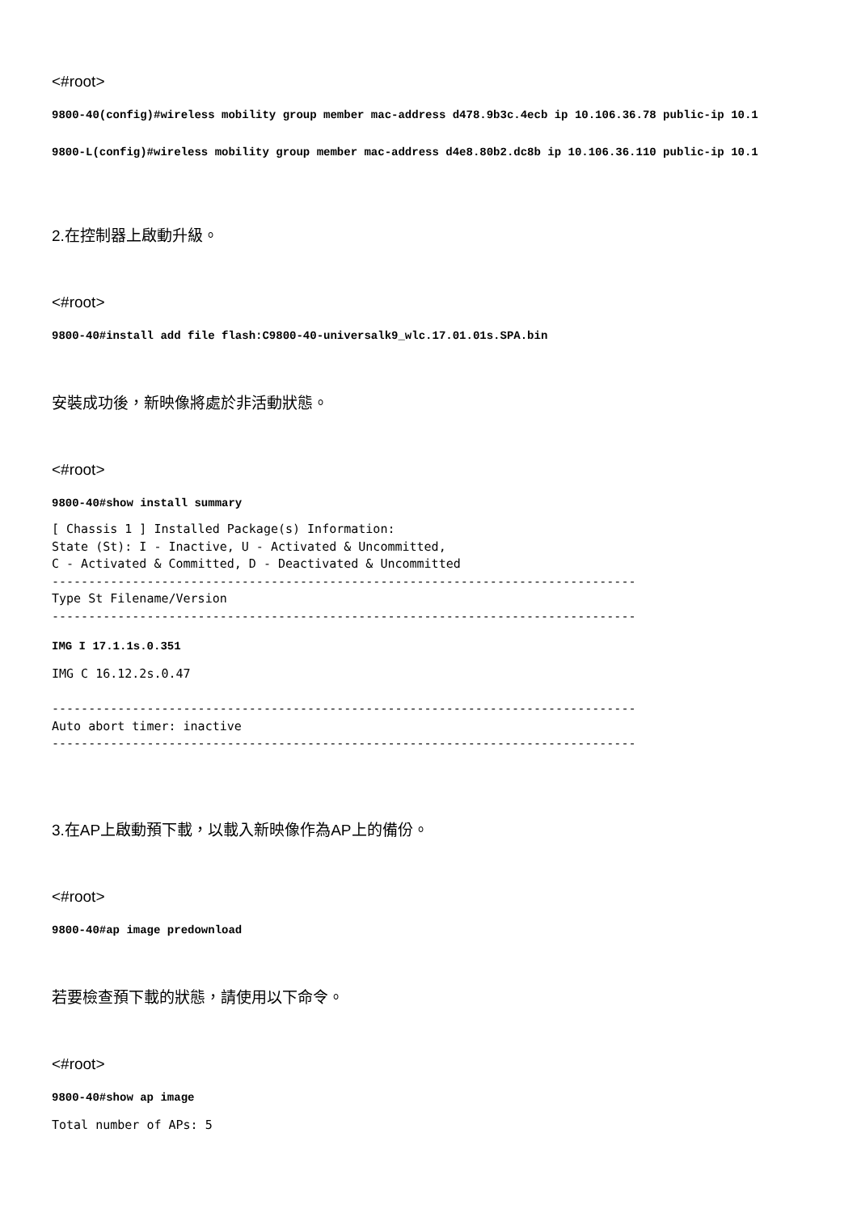<#root>
9800-40(config)#wireless mobility group member mac-address d478.9b3c.4ecb ip 10.106.36.78 public-ip 10.1
9800-L(config)#wireless mobility group member mac-address d4e8.80b2.dc8b ip 10.106.36.110 public-ip 10.1
2.在控制器上啟動升級。
<#root>
9800-40#install add file flash:C9800-40-universalk9_wlc.17.01.01s.SPA.bin
安裝成功後，新映像將處於非活動狀態。
<#root>
9800-40#show install summary
[ Chassis 1 ] Installed Package(s) Information:
State (St): I - Inactive, U - Activated & Uncommitted,
C - Activated & Committed, D - Deactivated & Uncommitted
--------------------------------------------------------------------------------
Type St Filename/Version
--------------------------------------------------------------------------------
IMG I 17.1.1s.0.351
IMG C 16.12.2s.0.47

--------------------------------------------------------------------------------
Auto abort timer: inactive
--------------------------------------------------------------------------------
3.在AP上啟動預下載，以載入新映像作為AP上的備份。
<#root>
9800-40#ap image predownload
若要檢查預下載的狀態，請使用以下命令。
<#root>
9800-40#show ap image
Total number of APs: 5